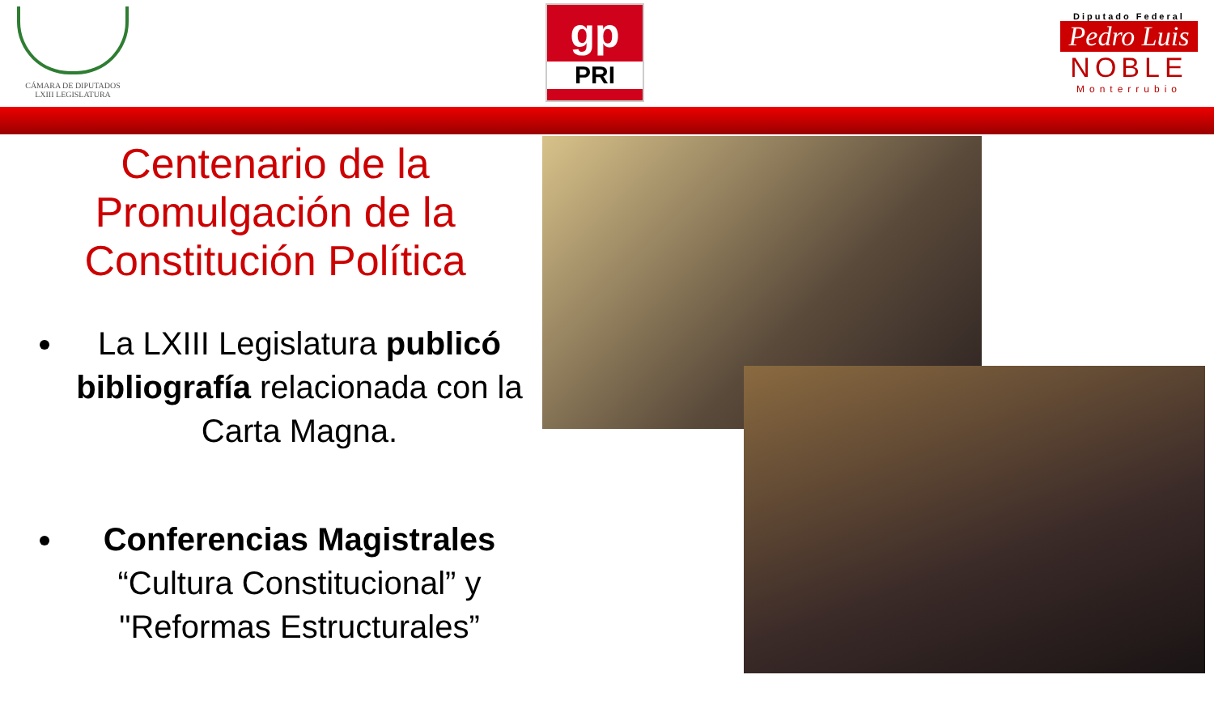CÁMARA DE DIPUTADOS
LXIII LEGISLATURA
gp
PRI
Diputado Federal
Pedro Luis
NOBLE
Monterrubio
Centenario de la Promulgación de la Constitución Política
La LXIII Legislatura publicó bibliografía relacionada con la Carta Magna.
Conferencias Magistrales “Cultura Constitucional” y "Reformas Estructurales”